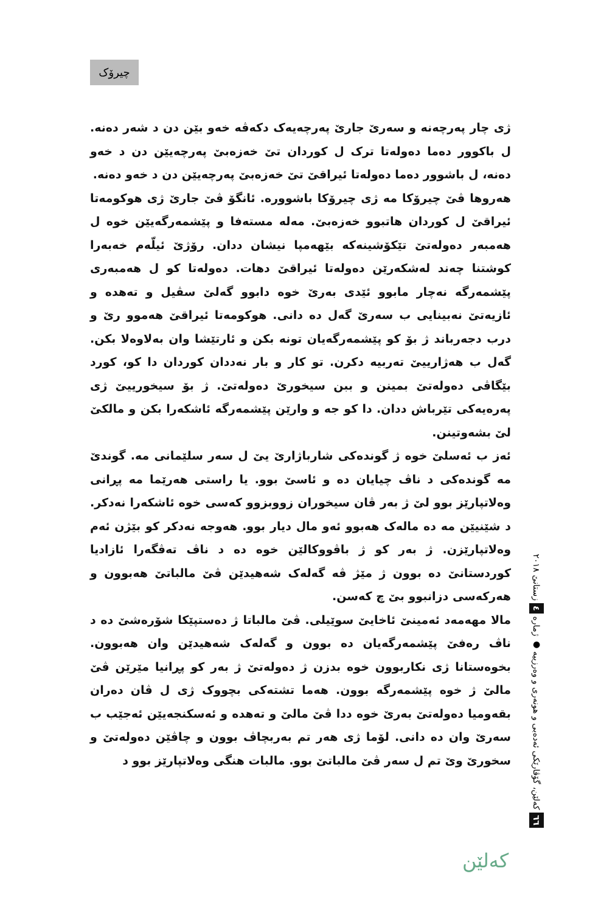چیرۆک
ژی چار پەرچەنە و سەرێ جارێ پەرچەیەک دکەڤە خەو بێن دن د شەر دەنە. ل باکوور دەما دەولەتا ترک ل کوردان تێ خەزەبێ پەرچەیێن دن د خەو دەنە، ل باشوور دەما دەولەتا ئیراقێ تێ خەزەبێ پەرچەیێن دن د خەو دەنە.
هەروها ڤێ چیرۆکا مە ژی چیرۆکا باشوورە. ئانگۆ ڤێ جارێ ژی هوکومەتا ئیراقێ ل کوردان هاتبوو خەزەبێ. مەلە مستەفا و پێشمەرگەیێن خوە ل هەمبەر دەولەتێ تێکۆشینەکە بێهەمپا نیشان ددان. رۆژێ ئیلّەم خەبەرا کوشتنا چەند لەشکەرێن دەولەتا ئیراقێ دهات. دەولەتا کو ل هەمبەری پێشمەرگە نەچار مابوو ئێدی بەرێ خوە دابوو گەلێ سڤیل و تەهدە و ئازیەتێ نەبینایی ب سەرێ گەل دە دانی. هوکومەتا ئیراقێ هەموو رێ و درب دجەرباند ژ بۆ کو پێشمەرگەیان تونە بکن و ئارتێشا وان بەلاوەلا بکن. گەل ب هەژارییێ تەربیە دکرن. تو کار و بار نەددان کوردان دا کو، کورد بێگاڤی دەولەتێ بمینن و ببن سیخورێ دەولەتێ. ژ بۆ سیخورییێ ژی پەرەیەکی تێرباش ددان. دا کو جە و وارێن پێشمەرگە ئاشکەرا بکن و مالکێ لێ بشەوتینن.
ئەز ب ئەسلێ خوە ژ گوندەکی شارباژارێ یێ ل سەر سلێمانی مە. گوندێ مە گوندەکی د ناڤ چیایان دە و ئاسێ بوو. یا راستی هەرێما مە پڕانی وەلاتپارێز بوو لێ ژ بەر ڤان سیخوران زووبزوو کەسی خوە ئاشکەرا نەدکر. د شێنیێن مە دە مالەک هەبوو ئەو مال دیار بوو. هەوجە نەدکر کو بێژن ئەم وەلاتپارێزن. ژ بەر کو ژ باڤووکالێن خوە دە د ناڤ تەڤگەرا ئازادیا کوردستانێ دە بوون ژ مێژ ڤە گەلەک شەهیدێن ڤێ مالباتێ هەبوون و هەرکەسی دزانبوو بێ چ کەسن.
مالا مهەمەد ئەمینێ ئاخایێ سوێیلی. ڤێ مالباتا ژ دەستپێکا شۆرەشێ دە د ناڤ رەفێ پێشمەرگەیان دە بوون و گەلەک شەهیدێن وان هەبوون. بخوەستانا ژی نکاربوون خوە بدزن ژ دەولەتێ ژ بەر کو پڕانیا مێرێن ڤێ مالێ ژ خوە پێشمەرگە بوون. هەما تشتەکی بچووک ژی ل ڤان دەران بقەومیا دەولەتێ بەرێ خوە ددا ڤێ مالێ و تەهدە و ئەسکنجەیێن ئەجێب ب سەرێ وان دە دانی. لۆما ژی هەر تم بەربچاڤ بوون و چاڤێن دەولەتێ و سخورێ وێ تم ل سەر ڤێ مالباتێ بوو. مالبات هنگی وەلاتپارێز بوو د
٦٦ کەلێن، گۆڤارێکی ئەدەبی و هونەری و وەرزییە ● ژمارە ٤ زستانێ ٢٠١٨
کەلێن